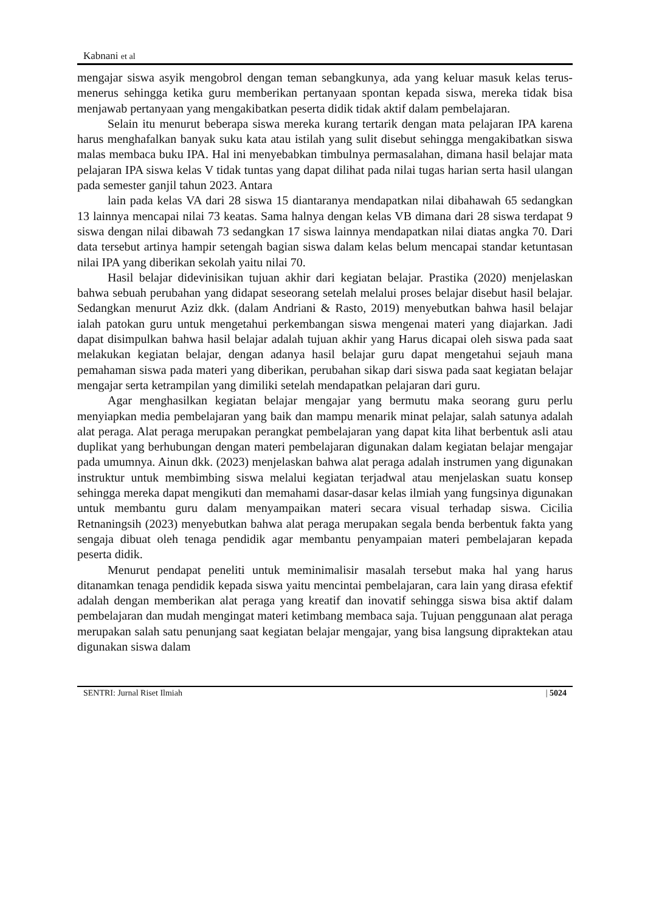Kabnani et al
mengajar siswa asyik mengobrol dengan teman sebangkunya, ada yang keluar masuk kelas terus-menerus sehingga ketika guru memberikan pertanyaan spontan kepada siswa, mereka tidak bisa menjawab pertanyaan yang mengakibatkan peserta didik tidak aktif dalam pembelajaran.
Selain itu menurut beberapa siswa mereka kurang tertarik dengan mata pelajaran IPA karena harus menghafalkan banyak suku kata atau istilah yang sulit disebut sehingga mengakibatkan siswa malas membaca buku IPA. Hal ini menyebabkan timbulnya permasalahan, dimana hasil belajar mata pelajaran IPA siswa kelas V tidak tuntas yang dapat dilihat pada nilai tugas harian serta hasil ulangan pada semester ganjil tahun 2023. Antara
lain pada kelas VA dari 28 siswa 15 diantaranya mendapatkan nilai dibahawah 65 sedangkan 13 lainnya mencapai nilai 73 keatas. Sama halnya dengan kelas VB dimana dari 28 siswa terdapat 9 siswa dengan nilai dibawah 73 sedangkan 17 siswa lainnya mendapatkan nilai diatas angka 70. Dari data tersebut artinya hampir setengah bagian siswa dalam kelas belum mencapai standar ketuntasan nilai IPA yang diberikan sekolah yaitu nilai 70.
Hasil belajar didevinisikan tujuan akhir dari kegiatan belajar. Prastika (2020) menjelaskan bahwa sebuah perubahan yang didapat seseorang setelah melalui proses belajar disebut hasil belajar. Sedangkan menurut Aziz dkk. (dalam Andriani & Rasto, 2019) menyebutkan bahwa hasil belajar ialah patokan guru untuk mengetahui perkembangan siswa mengenai materi yang diajarkan. Jadi dapat disimpulkan bahwa hasil belajar adalah tujuan akhir yang Harus dicapai oleh siswa pada saat melakukan kegiatan belajar, dengan adanya hasil belajar guru dapat mengetahui sejauh mana pemahaman siswa pada materi yang diberikan, perubahan sikap dari siswa pada saat kegiatan belajar mengajar serta ketrampilan yang dimiliki setelah mendapatkan pelajaran dari guru.
Agar menghasilkan kegiatan belajar mengajar yang bermutu maka seorang guru perlu menyiapkan media pembelajaran yang baik dan mampu menarik minat pelajar, salah satunya adalah alat peraga. Alat peraga merupakan perangkat pembelajaran yang dapat kita lihat berbentuk asli atau duplikat yang berhubungan dengan materi pembelajaran digunakan dalam kegiatan belajar mengajar pada umumnya. Ainun dkk. (2023) menjelaskan bahwa alat peraga adalah instrumen yang digunakan instruktur untuk membimbing siswa melalui kegiatan terjadwal atau menjelaskan suatu konsep sehingga mereka dapat mengikuti dan memahami dasar-dasar kelas ilmiah yang fungsinya digunakan untuk membantu guru dalam menyampaikan materi secara visual terhadap siswa. Cicilia Retnaningsih (2023) menyebutkan bahwa alat peraga merupakan segala benda berbentuk fakta yang sengaja dibuat oleh tenaga pendidik agar membantu penyampaian materi pembelajaran kepada peserta didik.
Menurut pendapat peneliti untuk meminimalisir masalah tersebut maka hal yang harus ditanamkan tenaga pendidik kepada siswa yaitu mencintai pembelajaran, cara lain yang dirasa efektif adalah dengan memberikan alat peraga yang kreatif dan inovatif sehingga siswa bisa aktif dalam pembelajaran dan mudah mengingat materi ketimbang membaca saja. Tujuan penggunaan alat peraga merupakan salah satu penunjang saat kegiatan belajar mengajar, yang bisa langsung dipraktekan atau digunakan siswa dalam
SENTRI: Jurnal Riset Ilmiah | 5024